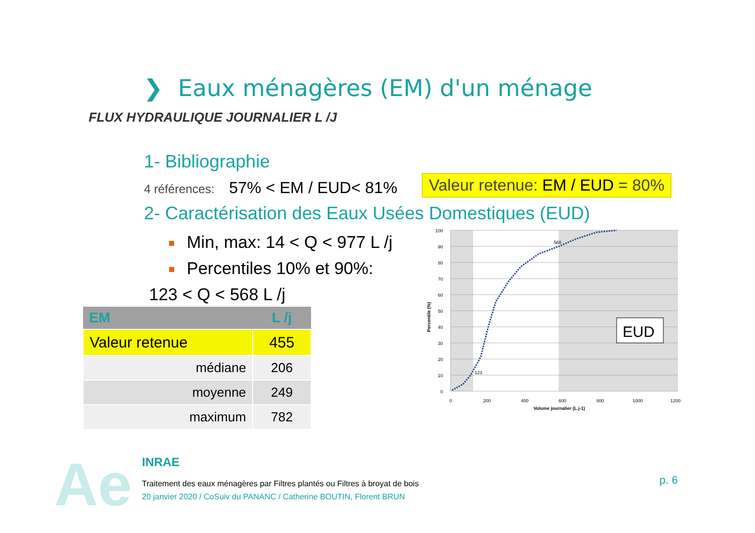❯ Eaux ménagères (EM) d'un ménage
FLUX HYDRAULIQUE JOURNALIER L /J
1- Bibliographie
4 références: 57% < EM / EUD< 81%
Valeur retenue: EM / EUD = 80%
2- Caractérisation des Eaux Usées Domestiques (EUD)
Min, max: 14 < Q < 977 L /j
Percentiles 10% et 90%:
123 < Q < 568 L /j
| EM | L /j |
| --- | --- |
| Valeur retenue | 455 |
| médiane | 206 |
| moyenne | 249 |
| maximum | 782 |
568
123
100
90
80
70
60
50
40
30
20
10
0
0
200
400
600
800
1000
1200
Volume journalier (L.j-1)
Percentile (%)
EUD
Ae
INRAE
Traitement des eaux ménagères par Filtres plantés ou Filtres à broyat de bois
20 janvier 2020 / CoSuiv du PANANC / Catherine BOUTIN, Florent BRUN
p. 6